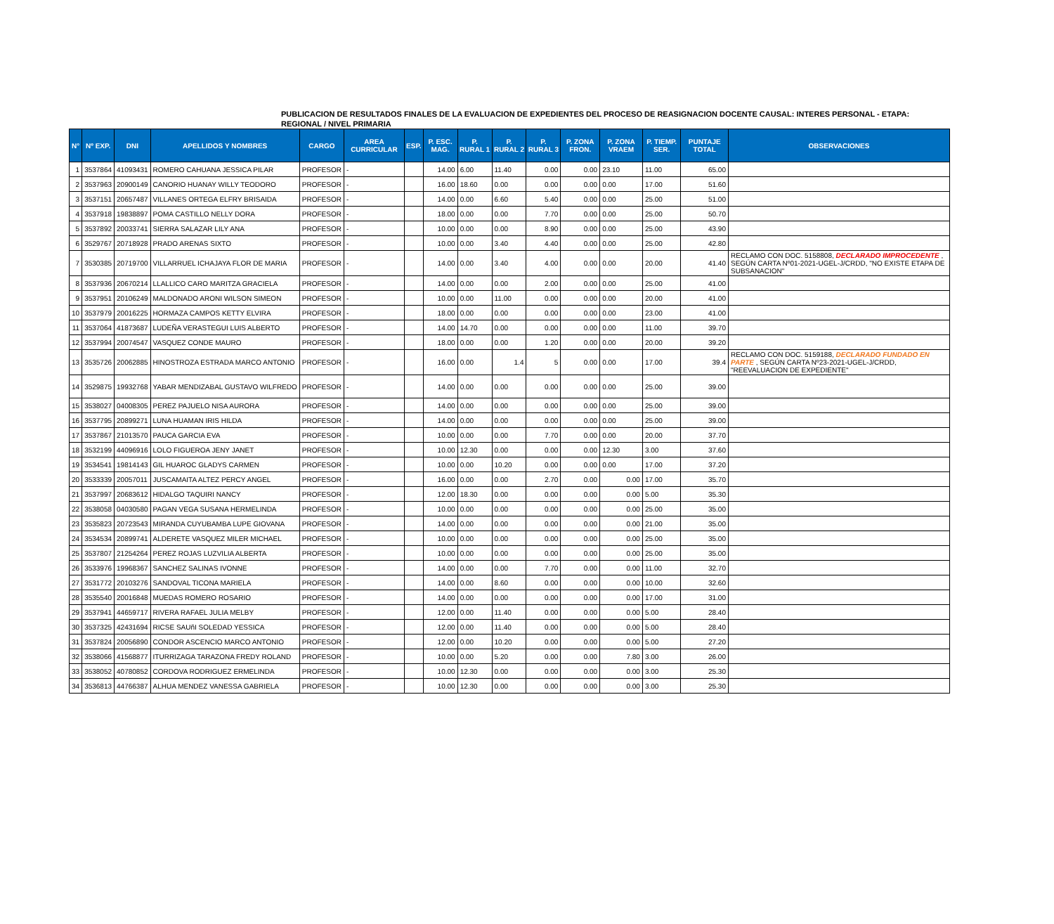PUBLICACION DE RESULTADOS FINALES DE LA EVALUACION DE EXPEDIENTES DEL PROCESO DE REASIGNACION DOCENTE CAUSAL: INTERES PERSONAL - ETAPA: REGIONAL / NIVEL PRIMARIA
| N° | Nº EXP. | DNI | APELLIDOS Y NOMBRES | CARGO | AREA CURRICULAR | ESP. | P. ESC. MAG. | P. RURAL 1 | P. RURAL 2 | P. RURAL 3 | P. ZONA FRON. | P. ZONA VRAEM | P. TIEMP. SER. | PUNTAJE TOTAL | OBSERVACIONES |
| --- | --- | --- | --- | --- | --- | --- | --- | --- | --- | --- | --- | --- | --- | --- | --- |
| 1 | 3537864 | 41093431 | ROMERO CAHUANA JESSICA PILAR | PROFESOR | - | | 14.00 | 6.00 | 11.40 | 0.00 | 0.00 | 23.10 | 11.00 | 65.00 | |
| 2 | 3537963 | 20900149 | CANORIO HUANAY WILLY TEODORO | PROFESOR | - | | 16.00 | 18.60 | 0.00 | 0.00 | 0.00 | 0.00 | 17.00 | 51.60 | |
| 3 | 3537151 | 20657487 | VILLANES ORTEGA ELFRY BRISAIDA | PROFESOR | - | | 14.00 | 0.00 | 6.60 | 5.40 | 0.00 | 0.00 | 25.00 | 51.00 | |
| 4 | 3537918 | 19838897 | POMA CASTILLO NELLY DORA | PROFESOR | - | | 18.00 | 0.00 | 0.00 | 7.70 | 0.00 | 0.00 | 25.00 | 50.70 | |
| 5 | 3537892 | 20033741 | SIERRA SALAZAR LILY ANA | PROFESOR | - | | 10.00 | 0.00 | 0.00 | 8.90 | 0.00 | 0.00 | 25.00 | 43.90 | |
| 6 | 3529767 | 20718928 | PRADO ARENAS SIXTO | PROFESOR | - | | 10.00 | 0.00 | 3.40 | 4.40 | 0.00 | 0.00 | 25.00 | 42.80 | |
| 7 | 3530385 | 20719700 | VILLARRUEL ICHAJAYA FLOR DE MARIA | PROFESOR | - | | 14.00 | 0.00 | 3.40 | 4.00 | 0.00 | 0.00 | 20.00 | 41.40 | RECLAMO CON DOC. 5158808, DECLARADO IMPROCEDENTE , SEGÚN CARTA Nº01-2021-UGEL-J/CRDD, "NO EXISTE ETAPA DE SUBSANACION" |
| 8 | 3537936 | 20670214 | LLALLICO CARO MARITZA GRACIELA | PROFESOR | - | | 14.00 | 0.00 | 0.00 | 2.00 | 0.00 | 0.00 | 25.00 | 41.00 | |
| 9 | 3537951 | 20106249 | MALDONADO ARONI WILSON SIMEON | PROFESOR | - | | 10.00 | 0.00 | 11.00 | 0.00 | 0.00 | 0.00 | 20.00 | 41.00 | |
| 10 | 3537979 | 20016225 | HORMAZA CAMPOS KETTY ELVIRA | PROFESOR | - | | 18.00 | 0.00 | 0.00 | 0.00 | 0.00 | 0.00 | 23.00 | 41.00 | |
| 11 | 3537064 | 41873687 | LUDEÑA VERASTEGUI LUIS ALBERTO | PROFESOR | - | | 14.00 | 14.70 | 0.00 | 0.00 | 0.00 | 0.00 | 11.00 | 39.70 | |
| 12 | 3537994 | 20074547 | VASQUEZ CONDE MAURO | PROFESOR | - | | 18.00 | 0.00 | 0.00 | 1.20 | 0.00 | 0.00 | 20.00 | 39.20 | |
| 13 | 3535726 | 20062885 | HINOSTROZA ESTRADA MARCO ANTONIO | PROFESOR | - | | 16.00 | 0.00 | 1.4 | 5 | 0.00 | 0.00 | 17.00 | 39.4 | RECLAMO CON DOC. 5159188, DECLARADO FUNDADO EN PARTE , SEGÚN CARTA Nº23-2021-UGEL-J/CRDD, "REEVALUACION DE EXPEDIENTE" |
| 14 | 3529875 | 19932768 | YABAR MENDIZABAL GUSTAVO WILFREDO | PROFESOR | - | | 14.00 | 0.00 | 0.00 | 0.00 | 0.00 | 0.00 | 25.00 | 39.00 | |
| 15 | 3538027 | 04008305 | PEREZ PAJUELO NISA AURORA | PROFESOR | - | | 14.00 | 0.00 | 0.00 | 0.00 | 0.00 | 0.00 | 25.00 | 39.00 | |
| 16 | 3537795 | 20899271 | LUNA HUAMAN IRIS HILDA | PROFESOR | - | | 14.00 | 0.00 | 0.00 | 0.00 | 0.00 | 0.00 | 25.00 | 39.00 | |
| 17 | 3537867 | 21013570 | PAUCA GARCIA EVA | PROFESOR | - | | 10.00 | 0.00 | 0.00 | 7.70 | 0.00 | 0.00 | 20.00 | 37.70 | |
| 18 | 3532199 | 44096916 | LOLO FIGUEROA JENY JANET | PROFESOR | - | | 10.00 | 12.30 | 0.00 | 0.00 | 0.00 | 12.30 | 3.00 | 37.60 | |
| 19 | 3534541 | 19814143 | GIL HUAROC GLADYS CARMEN | PROFESOR | - | | 10.00 | 0.00 | 10.20 | 0.00 | 0.00 | 0.00 | 17.00 | 37.20 | |
| 20 | 3533339 | 20057011 | JUSCAMAITA ALTEZ PERCY ANGEL | PROFESOR | - | | 16.00 | 0.00 | 0.00 | 2.70 | 0.00 | 0.00 | 17.00 | 35.70 | |
| 21 | 3537997 | 20683612 | HIDALGO TAQUIRI NANCY | PROFESOR | - | | 12.00 | 18.30 | 0.00 | 0.00 | 0.00 | 0.00 | 5.00 | 35.30 | |
| 22 | 3538058 | 04030580 | PAGAN VEGA SUSANA HERMELINDA | PROFESOR | - | | 10.00 | 0.00 | 0.00 | 0.00 | 0.00 | 0.00 | 25.00 | 35.00 | |
| 23 | 3535823 | 20723543 | MIRANDA CUYUBAMBA LUPE GIOVANA | PROFESOR | - | | 14.00 | 0.00 | 0.00 | 0.00 | 0.00 | 0.00 | 21.00 | 35.00 | |
| 24 | 3534534 | 20899741 | ALDERETE VASQUEZ MILER MICHAEL | PROFESOR | - | | 10.00 | 0.00 | 0.00 | 0.00 | 0.00 | 0.00 | 25.00 | 35.00 | |
| 25 | 3537807 | 21254264 | PEREZ ROJAS LUZVILIA ALBERTA | PROFESOR | - | | 10.00 | 0.00 | 0.00 | 0.00 | 0.00 | 0.00 | 25.00 | 35.00 | |
| 26 | 3533976 | 19968367 | SANCHEZ SALINAS IVONNE | PROFESOR | - | | 14.00 | 0.00 | 0.00 | 7.70 | 0.00 | 0.00 | 11.00 | 32.70 | |
| 27 | 3531772 | 20103276 | SANDOVAL TICONA MARIELA | PROFESOR | - | | 14.00 | 0.00 | 8.60 | 0.00 | 0.00 | 0.00 | 10.00 | 32.60 | |
| 28 | 3535540 | 20016848 | MUEDAS ROMERO ROSARIO | PROFESOR | - | | 14.00 | 0.00 | 0.00 | 0.00 | 0.00 | 0.00 | 17.00 | 31.00 | |
| 29 | 3537941 | 44659717 | RIVERA RAFAEL JULIA MELBY | PROFESOR | - | | 12.00 | 0.00 | 11.40 | 0.00 | 0.00 | 0.00 | 5.00 | 28.40 | |
| 30 | 3537325 | 42431694 | RICSE SAUñI SOLEDAD YESSICA | PROFESOR | - | | 12.00 | 0.00 | 11.40 | 0.00 | 0.00 | 0.00 | 5.00 | 28.40 | |
| 31 | 3537824 | 20056890 | CONDOR ASCENCIO MARCO ANTONIO | PROFESOR | - | | 12.00 | 0.00 | 10.20 | 0.00 | 0.00 | 0.00 | 5.00 | 27.20 | |
| 32 | 3538066 | 41568877 | ITURRIZAGA TARAZONA FREDY ROLAND | PROFESOR | - | | 10.00 | 0.00 | 5.20 | 0.00 | 0.00 | 7.80 | 3.00 | 26.00 | |
| 33 | 3538052 | 40780852 | CORDOVA RODRIGUEZ ERMELINDA | PROFESOR | - | | 10.00 | 12.30 | 0.00 | 0.00 | 0.00 | 0.00 | 3.00 | 25.30 | |
| 34 | 3536813 | 44766387 | ALHUA MENDEZ VANESSA GABRIELA | PROFESOR | - | | 10.00 | 12.30 | 0.00 | 0.00 | 0.00 | 0.00 | 3.00 | 25.30 | |